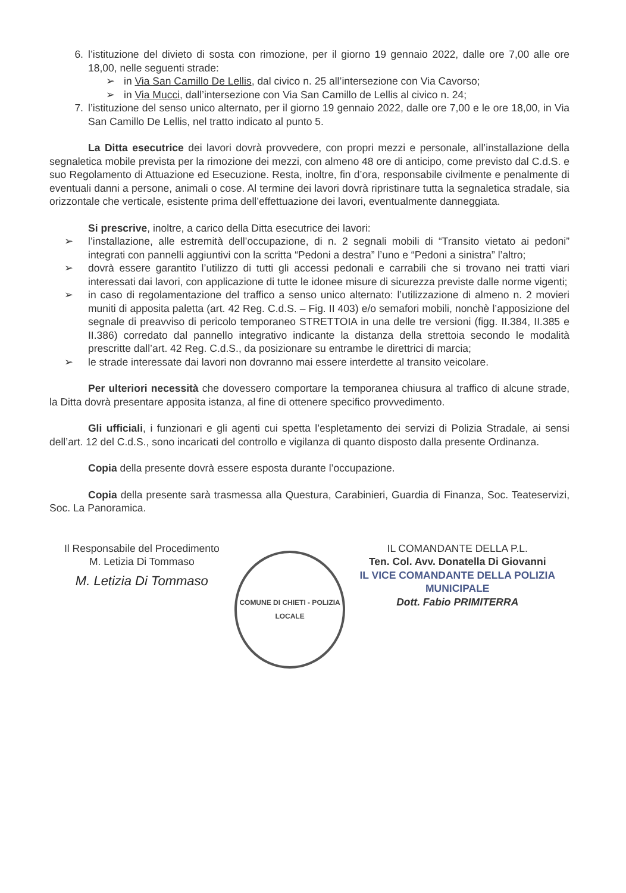6. l’istituzione del divieto di sosta con rimozione, per il giorno 19 gennaio 2022, dalle ore 7,00 alle ore 18,00, nelle seguenti strade:
➢ in Via San Camillo De Lellis, dal civico n. 25 all’intersezione con Via Cavorso;
➢ in Via Mucci, dall’intersezione con Via San Camillo de Lellis al civico n. 24;
7. l’istituzione del senso unico alternato, per il giorno 19 gennaio 2022, dalle ore 7,00 e le ore 18,00, in Via San Camillo De Lellis, nel tratto indicato al punto 5.
La Ditta esecutrice dei lavori dovrà provvedere, con propri mezzi e personale, all’installazione della segnaletica mobile prevista per la rimozione dei mezzi, con almeno 48 ore di anticipo, come previsto dal C.d.S. e suo Regolamento di Attuazione ed Esecuzione. Resta, inoltre, fin d’ora, responsabile civilmente e penalmente di eventuali danni a persone, animali o cose. Al termine dei lavori dovrà ripristinare tutta la segnaletica stradale, sia orizzontale che verticale, esistente prima dell’effettuazione dei lavori, eventualmente danneggiata.
Si prescrive, inoltre, a carico della Ditta esecutrice dei lavori:
➢ l’installazione, alle estremità dell’occupazione, di n. 2 segnali mobili di “Transito vietato ai pedoni” integrati con pannelli aggiuntivi con la scritta “Pedoni a destra” l’uno e “Pedoni a sinistra” l’altro;
➢ dovrà essere garantito l’utilizzo di tutti gli accessi pedonali e carrabili che si trovano nei tratti viari interessati dai lavori, con applicazione di tutte le idonee misure di sicurezza previste dalle norme vigenti;
➢ in caso di regolamentazione del traffico a senso unico alternato: l’utilizzazione di almeno n. 2 movieri muniti di apposita paletta (art. 42 Reg. C.d.S. – Fig. II 403) e/o semafori mobili, nonchè l’apposizione del segnale di preavviso di pericolo temporaneo STRETTOIA in una delle tre versioni (figg. II.384, II.385 e II.386) corredato dal pannello integrativo indicante la distanza della strettoia secondo le modalità prescritte dall’art. 42 Reg. C.d.S., da posizionare su entrambe le direttrici di marcia;
➢ le strade interessate dai lavori non dovranno mai essere interdette al transito veicolare.
Per ulteriori necessità che dovessero comportare la temporanea chiusura al traffico di alcune strade, la Ditta dovrà presentare apposita istanza, al fine di ottenere specifico provvedimento.
Gli ufficiali, i funzionari e gli agenti cui spetta l’espletamento dei servizi di Polizia Stradale, ai sensi dell’art. 12 del C.d.S., sono incaricati del controllo e vigilanza di quanto disposto dalla presente Ordinanza.
Copia della presente dovrà essere esposta durante l’occupazione.
Copia della presente sarà trasmessa alla Questura, Carabinieri, Guardia di Finanza, Soc. Teateservizi, Soc. La Panoramica.
Il Responsabile del Procedimento
M. Letizia Di Tommaso
M. Letizia Di Tommaso
COMUNE DI CHIETI - POLIZIA LOCALE
IL COMANDANTE DELLA P.L.
Ten. Col. Avv. Donatella Di Giovanni
IL VICE COMANDANTE DELLA POLIZIA MUNICIPALE
Dott. Fabio PRIMITERRA